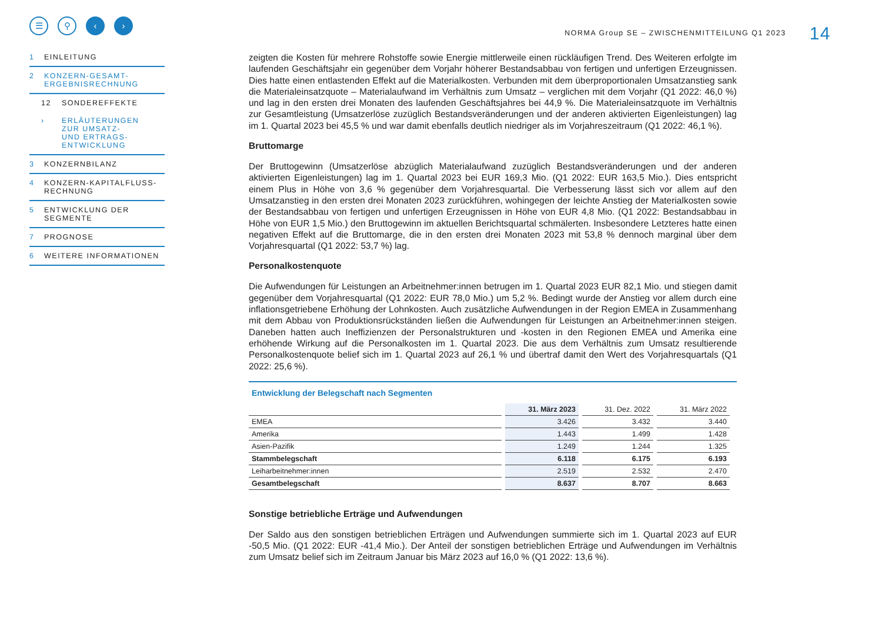☰ ⚲ ‹ ›
1 EINLEITUNG
2 KONZERN-GESAMT-
ERGEBNISRECHNUNG
12 SONDEREFFEKTE
› ERLÄUTERUNGEN
ZUR UMSATZ-
UND ERTRAGS-
ENTWICKLUNG
3 KONZERNBILANZ
4 KONZERN-KAPITALFLUSS-
RECHNUNG
5 ENTWICKLUNG DER
SEGMENTE
7 PROGNOSE
6 WEITERE INFORMATIONEN
NORMA Group SE – ZWISCHENMITTEILUNG Q1 2023 14
zeigten die Kosten für mehrere Rohstoffe sowie Energie mittlerweile einen rückläufigen Trend. Des Weiteren erfolgte im laufenden Geschäftsjahr ein gegenüber dem Vorjahr höherer Bestandsabbau von fertigen und unfertigen Erzeugnissen. Dies hatte einen entlastenden Effekt auf die Materialkosten. Verbunden mit dem überproportionalen Umsatzanstieg sank die Materialeinsatzquote – Materialaufwand im Verhältnis zum Umsatz – verglichen mit dem Vorjahr (Q1 2022: 46,0 %) und lag in den ersten drei Monaten des laufenden Geschäftsjahres bei 44,9 %. Die Materialeinsatzquote im Verhältnis zur Gesamtleistung (Umsatzerlöse zuzüglich Bestandsveränderungen und der anderen aktivierten Eigenleistungen) lag im 1. Quartal 2023 bei 45,5 % und war damit ebenfalls deutlich niedriger als im Vorjahreszeitraum (Q1 2022: 46,1 %).
Bruttomarge
Der Bruttogewinn (Umsatzerlöse abzüglich Materialaufwand zuzüglich Bestandsveränderungen und der anderen aktivierten Eigenleistungen) lag im 1. Quartal 2023 bei EUR 169,3 Mio. (Q1 2022: EUR 163,5 Mio.). Dies entspricht einem Plus in Höhe von 3,6 % gegenüber dem Vorjahresquartal. Die Verbesserung lässt sich vor allem auf den Umsatzanstieg in den ersten drei Monaten 2023 zurückführen, wohingegen der leichte Anstieg der Materialkosten sowie der Bestandsabbau von fertigen und unfertigen Erzeugnissen in Höhe von EUR 4,8 Mio. (Q1 2022: Bestandsabbau in Höhe von EUR 1,5 Mio.) den Bruttogewinn im aktuellen Berichtsquartal schmälerten. Insbesondere Letzteres hatte einen negativen Effekt auf die Bruttomarge, die in den ersten drei Monaten 2023 mit 53,8 % dennoch marginal über dem Vorjahresquartal (Q1 2022: 53,7 %) lag.
Personalkostenquote
Die Aufwendungen für Leistungen an Arbeitnehmer:innen betrugen im 1. Quartal 2023 EUR 82,1 Mio. und stiegen damit gegenüber dem Vorjahresquartal (Q1 2022: EUR 78,0 Mio.) um 5,2 %. Bedingt wurde der Anstieg vor allem durch eine inflationsgetriebene Erhöhung der Lohnkosten. Auch zusätzliche Aufwendungen in der Region EMEA in Zusammenhang mit dem Abbau von Produktionsrückständen ließen die Aufwendungen für Leistungen an Arbeitnehmer:innen steigen. Daneben hatten auch Ineffizienzen der Personalstrukturen und -kosten in den Regionen EMEA und Amerika eine erhöhende Wirkung auf die Personalkosten im 1. Quartal 2023. Die aus dem Verhältnis zum Umsatz resultierende Personalkostenquote belief sich im 1. Quartal 2023 auf 26,1 % und übertraf damit den Wert des Vorjahresquartals (Q1 2022: 25,6 %).
Entwicklung der Belegschaft nach Segmenten
| | 31. März 2023 | 31. Dez. 2022 | 31. März 2022 |
| --- | --- | --- | --- |
| EMEA | 3.426 | 3.432 | 3.440 |
| Amerika | 1.443 | 1.499 | 1.428 |
| Asien-Pazifik | 1.249 | 1.244 | 1.325 |
| Stammbelegschaft | 6.118 | 6.175 | 6.193 |
| Leiharbeitnehmer:innen | 2.519 | 2.532 | 2.470 |
| Gesamtbelegschaft | 8.637 | 8.707 | 8.663 |
Sonstige betriebliche Erträge und Aufwendungen
Der Saldo aus den sonstigen betrieblichen Erträgen und Aufwendungen summierte sich im 1. Quartal 2023 auf EUR -50,5 Mio. (Q1 2022: EUR -41,4 Mio.). Der Anteil der sonstigen betrieblichen Erträge und Aufwendungen im Verhältnis zum Umsatz belief sich im Zeitraum Januar bis März 2023 auf 16,0 % (Q1 2022: 13,6 %).